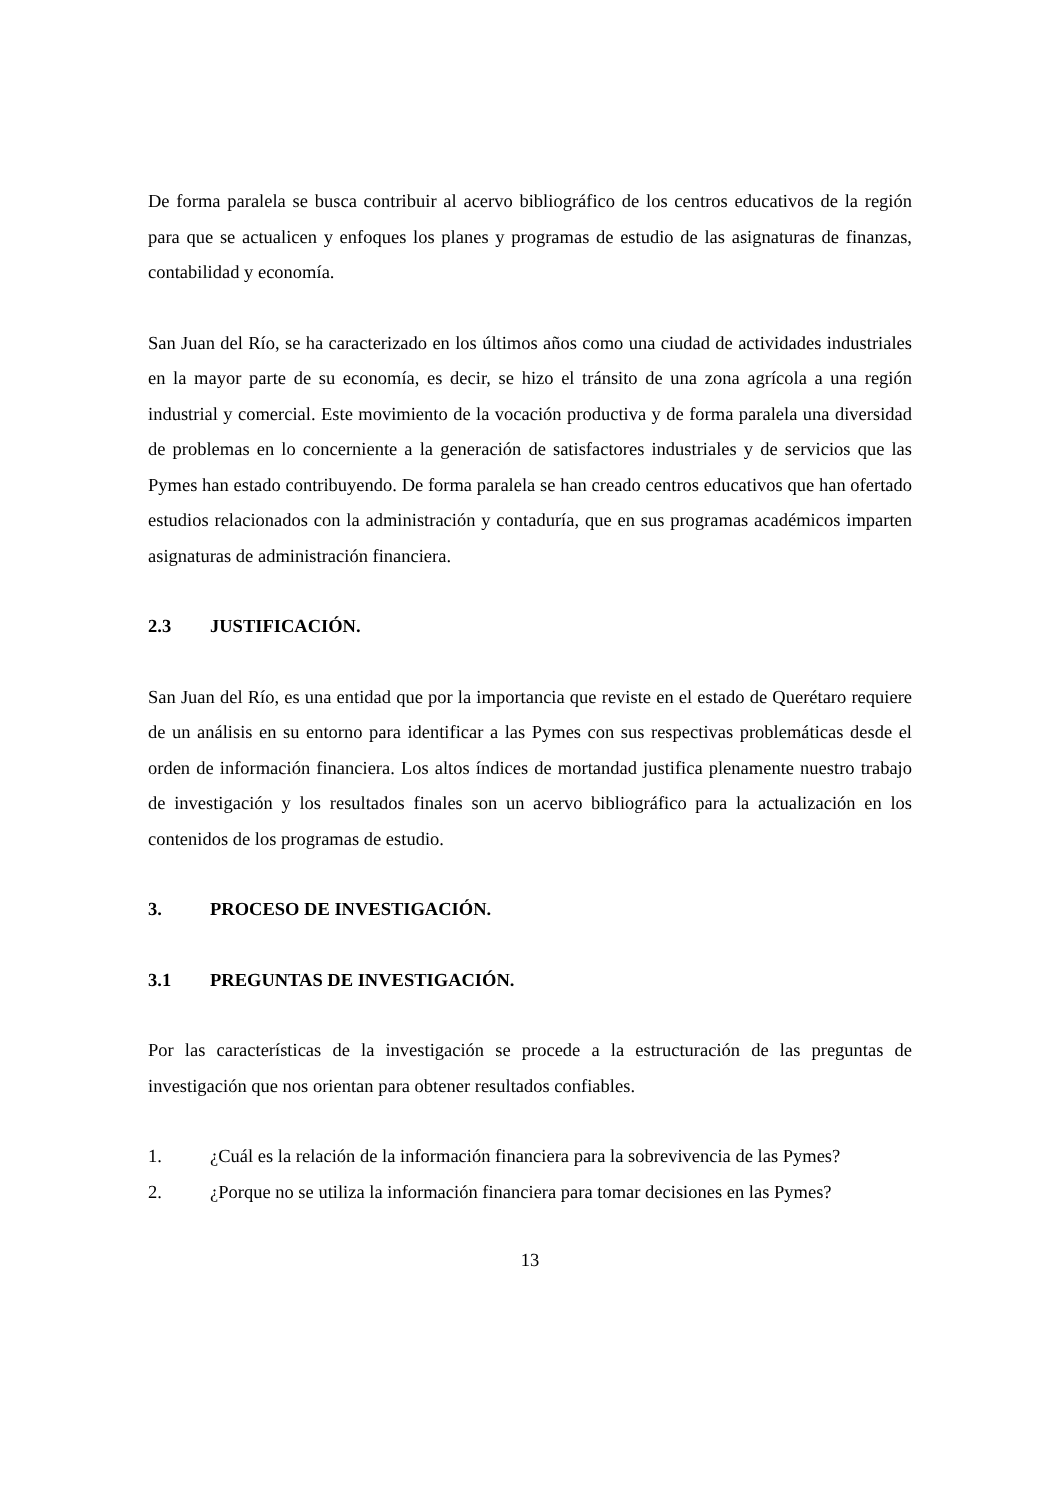De forma paralela se busca contribuir al acervo bibliográfico de los centros educativos de la región para que se actualicen y enfoques los planes y programas de estudio de las asignaturas de finanzas, contabilidad y economía.
San Juan del Río, se ha caracterizado en los últimos años como una ciudad de actividades industriales en la mayor parte de su economía, es decir, se hizo el tránsito de una zona agrícola a una región industrial y comercial. Este movimiento de la vocación productiva y de forma paralela una diversidad de problemas en lo concerniente a la generación de satisfactores industriales y de servicios que las Pymes han estado contribuyendo. De forma paralela se han creado centros educativos que han ofertado estudios relacionados con la administración y contaduría, que en sus programas académicos imparten asignaturas de administración financiera.
2.3 JUSTIFICACIÓN.
San Juan del Río, es una entidad que por la importancia que reviste en el estado de Querétaro requiere de un análisis en su entorno para identificar a las Pymes con sus respectivas problemáticas desde el orden de información financiera. Los altos índices de mortandad justifica plenamente nuestro trabajo de investigación y los resultados finales son un acervo bibliográfico para la actualización en los contenidos de los programas de estudio.
3. PROCESO DE INVESTIGACIÓN.
3.1 PREGUNTAS DE INVESTIGACIÓN.
Por las características de la investigación se procede a la estructuración de las preguntas de investigación que nos orientan para obtener resultados confiables.
1. ¿Cuál es la relación de la información financiera para la sobrevivencia de las Pymes?
2. ¿Porque no se utiliza la información financiera para tomar decisiones en las Pymes?
13